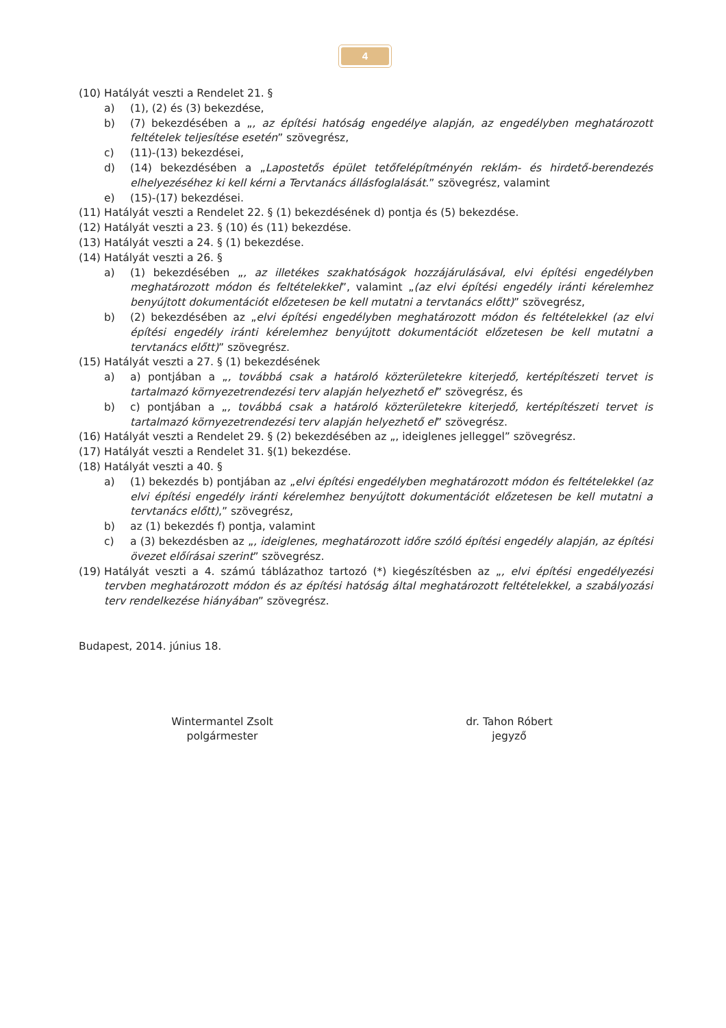4
(10) Hatályát veszti a Rendelet 21. §
a) (1), (2) és (3) bekezdése,
b) (7) bekezdésében a „, az építési hatóság engedélye alapján, az engedélyben meghatározott feltételek teljesítése esetén” szövegrész,
c) (11)-(13) bekezdései,
d) (14) bekezdésében a „Lapostetős épület tetőfelépítményén reklám- és hirdető-berendezés elhelyezéséhez ki kell kérni a Tervtanács állásfoglalását.” szövegrész, valamint
e) (15)-(17) bekezdései.
(11) Hatályát veszti a Rendelet 22. § (1) bekezdésének d) pontja és (5) bekezdése.
(12) Hatályát veszti a 23. § (10) és (11) bekezdése.
(13) Hatályát veszti a 24. § (1) bekezdése.
(14) Hatályát veszti a 26. §
a) (1) bekezdésében „, az illetékes szakhatóságok hozzájárulásával, elvi építési engedélyben meghatározott módon és feltételekkel”, valamint „(az elvi építési engedély iránti kérelemhez benyújtott dokumentációt előzetesen be kell mutatni a tervtanács előtt)” szövegrész,
b) (2) bekezdésében az „elvi építési engedélyben meghatározott módon és feltételekkel (az elvi építési engedély iránti kérelemhez benyújtott dokumentációt előzetesen be kell mutatni a tervtanács előtt)” szövegrész.
(15) Hatályát veszti a 27. § (1) bekezdésének
a) a) pontjában a „, továbbá csak a határoló közterületekre kiterjedő, kertépítészeti tervet is tartalmazó környezetrendezési terv alapján helyezhető el” szövegrész, és
b) c) pontjában a „, továbbá csak a határoló közterületekre kiterjedő, kertépítészeti tervet is tartalmazó környezetrendezési terv alapján helyezhető el” szövegrész.
(16) Hatályát veszti a Rendelet 29. § (2) bekezdésében az „, ideiglenes jelleggel” szövegrész.
(17) Hatályát veszti a Rendelet 31. §(1) bekezdése.
(18) Hatályát veszti a 40. §
a) (1) bekezdés b) pontjában az „elvi építési engedélyben meghatározott módon és feltételekkel (az elvi építési engedély iránti kérelemhez benyújtott dokumentációt előzetesen be kell mutatni a tervtanács előtt),” szövegrész,
b) az (1) bekezdés f) pontja, valamint
c) a (3) bekezdésben az „, ideiglenes, meghatározott időre szóló építési engedély alapján, az építési övezet előírásai szerint” szövegrész.
(19) Hatályát veszti a 4. számú táblázathoz tartozó (*) kiegészítésben az „, elvi építési engedélyezési tervben meghatározott módon és az építési hatóság által meghatározott feltételekkel, a szabályozási terv rendelkezése hiányában” szövegrész.
Budapest, 2014. június 18.
Wintermantel Zsolt
polgármester
dr. Tahon Róbert
jegyző